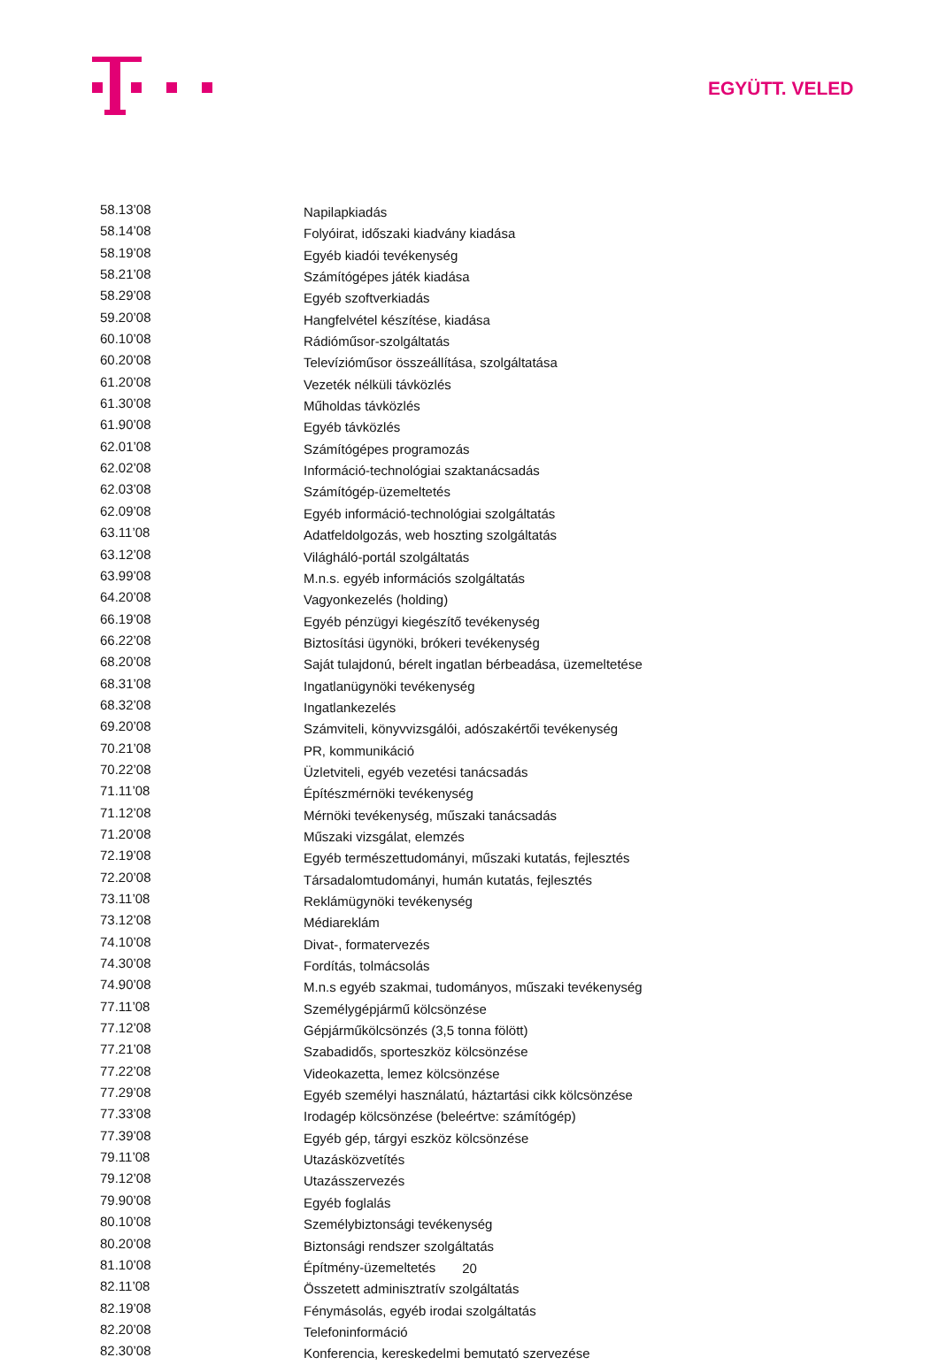EGYÜTT. VELED
| 58.13’08 | Napilapkiadás |
| 58.14’08 | Folyóirat, időszaki kiadvány kiadása |
| 58.19’08 | Egyéb kiadói tevékenység |
| 58.21’08 | Számítógépes játék kiadása |
| 58.29’08 | Egyéb szoftverkiadás |
| 59.20’08 | Hangfelvétel készítése, kiadása |
| 60.10’08 | Rádióműsor-szolgáltatás |
| 60.20’08 | Televízióműsor összeállítása, szolgáltatása |
| 61.20’08 | Vezeték nélküli távközlés |
| 61.30’08 | Műholdas távközlés |
| 61.90’08 | Egyéb távközlés |
| 62.01’08 | Számítógépes programozás |
| 62.02’08 | Információ-technológiai szaktanácsadás |
| 62.03’08 | Számítógép-üzemeltetés |
| 62.09’08 | Egyéb információ-technológiai szolgáltatás |
| 63.11’08 | Adatfeldolgozás, web hoszting szolgáltatás |
| 63.12’08 | Világháló-portál szolgáltatás |
| 63.99’08 | M.n.s. egyéb információs szolgáltatás |
| 64.20’08 | Vagyonkezelés (holding) |
| 66.19’08 | Egyéb pénzügyi kiegészítő tevékenység |
| 66.22’08 | Biztosítási ügynöki, brókeri tevékenység |
| 68.20’08 | Saját tulajdonú, bérelt ingatlan bérbeadása, üzemeltetése |
| 68.31’08 | Ingatlanügynöki tevékenység |
| 68.32’08 | Ingatlankezelés |
| 69.20’08 | Számviteli, könyvvizsgálói, adószakértői tevékenység |
| 70.21’08 | PR, kommunikáció |
| 70.22’08 | Üzletviteli, egyéb vezetési tanácsadás |
| 71.11’08 | Építészmérnöki tevékenység |
| 71.12’08 | Mérnöki tevékenység, műszaki tanácsadás |
| 71.20’08 | Műszaki vizsgálat, elemzés |
| 72.19’08 | Egyéb természettudományi, műszaki kutatás, fejlesztés |
| 72.20’08 | Társadalomtudományi, humán kutatás, fejlesztés |
| 73.11’08 | Reklámügynöki tevékenység |
| 73.12’08 | Médiareklám |
| 74.10’08 | Divat-, formatervezés |
| 74.30’08 | Fordítás, tolmácsolás |
| 74.90’08 | M.n.s egyéb szakmai, tudományos, műszaki tevékenység |
| 77.11’08 | Személygépjármű kölcsönzése |
| 77.12’08 | Gépjárműkölcsönzés (3,5 tonna fölött) |
| 77.21’08 | Szabadidős, sporteszköz kölcsönzése |
| 77.22’08 | Videokazetta, lemez kölcsönzése |
| 77.29’08 | Egyéb személyi használatú, háztartási cikk kölcsönzése |
| 77.33’08 | Irodagép kölcsönzése (beleértve: számítógép) |
| 77.39’08 | Egyéb gép, tárgyi eszköz kölcsönzése |
| 79.11’08 | Utazásközvetítés |
| 79.12’08 | Utazásszervezés |
| 79.90’08 | Egyéb foglalás |
| 80.10’08 | Személybiztonsági tevékenység |
| 80.20’08 | Biztonsági rendszer szolgáltatás |
| 81.10’08 | Építmény-üzemeltetés |
| 82.11’08 | Összetett adminisztratív szolgáltatás |
| 82.19’08 | Fénymásolás, egyéb irodai szolgáltatás |
| 82.20’08 | Telefoninformáció |
| 82.30’08 | Konferencia, kereskedelmi bemutató szervezése |
20